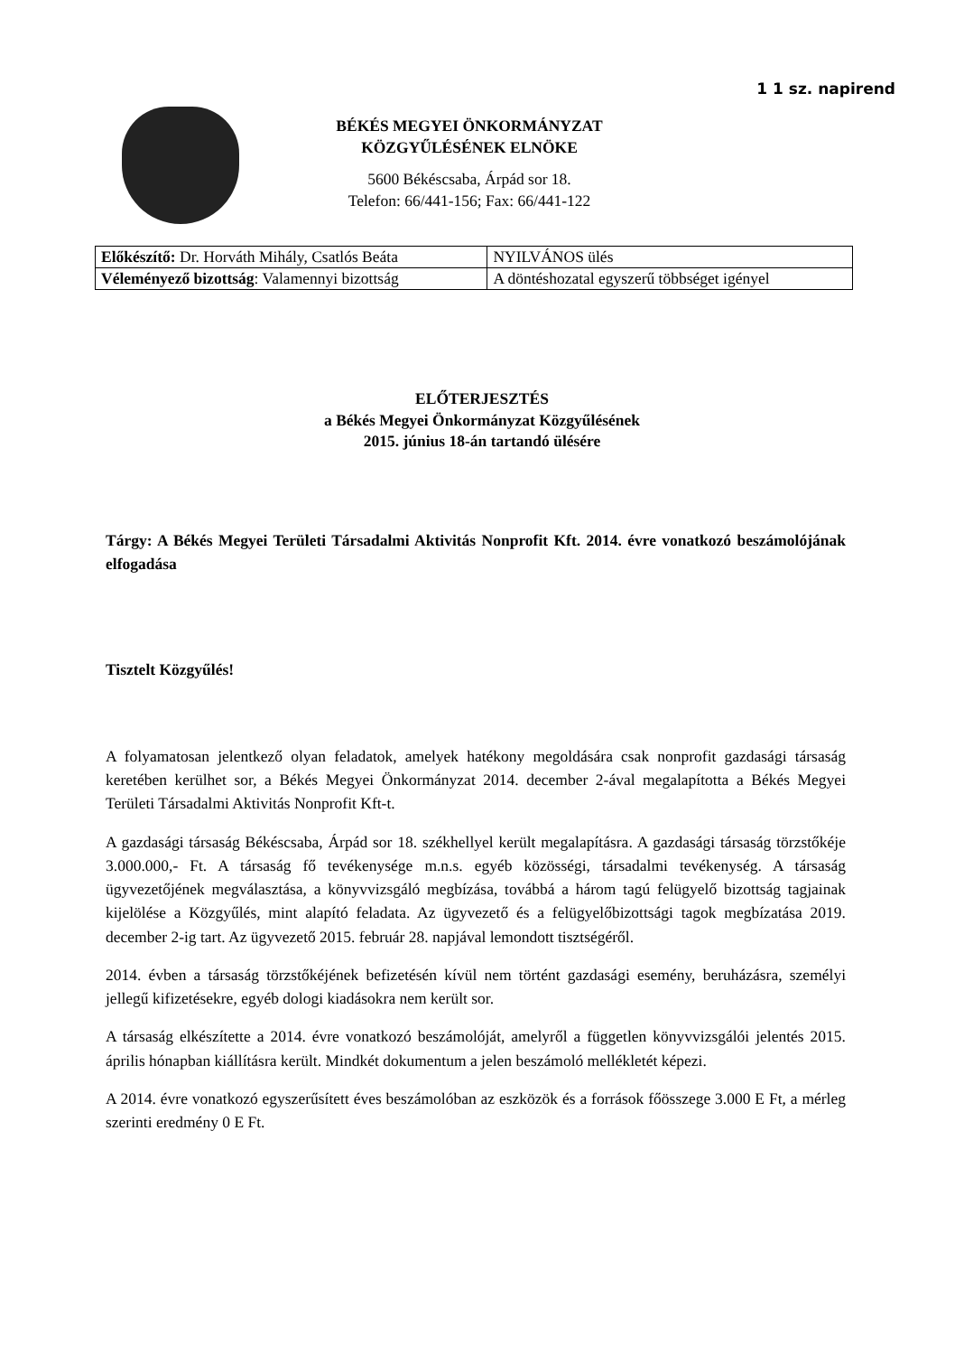1 1 sz. napirend
BÉKÉS MEGYEI ÖNKORMÁNYZAT
KÖZGYŰLÉSÉNEK ELNÖKE
5600 Békéscsaba, Árpád sor 18.
Telefon: 66/441-156; Fax: 66/441-122
| Előkészítő: Dr. Horváth Mihály, Csatlós Beáta | NYILVÁNOS ülés |
| Véleményező bizottság : Valamennyi bizottság | A döntéshozatal egyszerű többséget igényel |
ELŐTERJESZTÉS
a Békés Megyei Önkormányzat Közgyűlésének
2015. június 18-án tartandó ülésére
Tárgy: A Békés Megyei Területi Társadalmi Aktivitás Nonprofit Kft. 2014. évre vonatkozó beszámolójának elfogadása
Tisztelt Közgyűlés!
A folyamatosan jelentkező olyan feladatok, amelyek hatékony megoldására csak nonprofit gazdasági társaság keretében kerülhet sor, a Békés Megyei Önkormányzat 2014. december 2-ával megalapította a Békés Megyei Területi Társadalmi Aktivitás Nonprofit Kft-t.
A gazdasági társaság Békéscsaba, Árpád sor 18. székhellyel került megalapításra. A gazdasági társaság törzstőkéje 3.000.000,- Ft. A társaság fő tevékenysége m.n.s. egyéb közösségi, társadalmi tevékenység. A társaság ügyvezetőjének megválasztása, a könyvvizsgáló megbízása, továbbá a három tagú felügyelő bizottság tagjainak kijelölése a Közgyűlés, mint alapító feladata. Az ügyvezető és a felügyelőbizottsági tagok megbízatása 2019. december 2-ig tart. Az ügyvezető 2015. február 28. napjával lemondott tisztségéről.
2014. évben a társaság törzstőkéjének befizetésén kívül nem történt gazdasági esemény, beruházásra, személyi jellegű kifizetésekre, egyéb dologi kiadásokra nem került sor.
A társaság elkészítette a 2014. évre vonatkozó beszámolóját, amelyről a független könyvvizsgálói jelentés 2015. április hónapban kiállításra került. Mindkét dokumentum a jelen beszámoló mellékletét képezi.
A 2014. évre vonatkozó egyszerűsített éves beszámolóban az eszközök és a források főösszege 3.000 E Ft, a mérleg szerinti eredmény 0 E Ft.